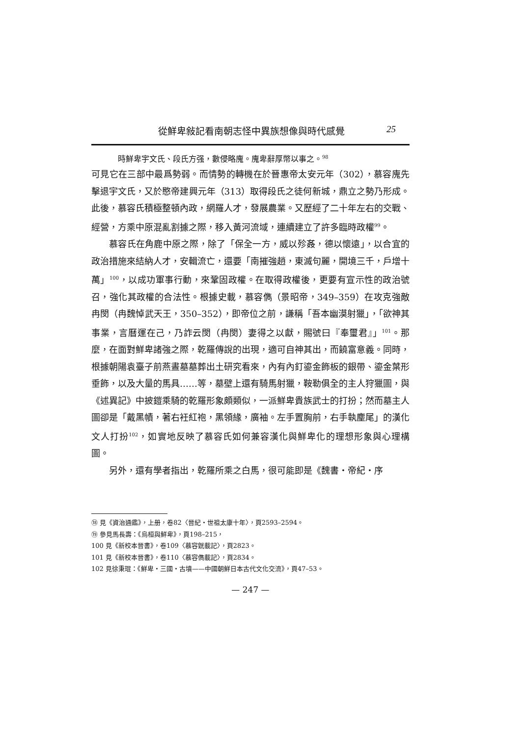從鮮卑敍記看南朝志怪中異族想像與時代感覺 25
時鮮卑宇文氏、段氏方强，數侵略廆。廆卑辭厚幣以事之。<sup>98</sup>
可見它在三部中最爲勢弱。而情勢的轉機在於晉惠帝太安元年（302），慕容廆先擊退宇文氏，又於愍帝建興元年（313）取得段氏之徒何新城，鼎立之勢乃形成。此後，慕容氏積極整頓內政，網羅人才，發展農業。又歷經了二十年左右的交戰、經營，方乘中原混亂割據之際，移入黃河流域，連續建立了許多臨時政權<sup>99</sup>。
慕容氏在角鹿中原之際，除了「保全一方，威以殄姦，德以懷遠」，以合宜的政治措施來結納人才，安輯流亡，還要「南摧強趙，東滅句麗，開境三千，戶增十萬」<sup>100</sup>，以成功軍事行動，來鞏固政權。在取得政權後，更要有宣示性的政治號召，強化其政權的合法性。根據史載，慕容儁（景昭帝，349–359）在攻克強敵冉閔（冉魏悼武天王，350–352），即帝位之前，謙稱「吾本幽漠射獵」，「欲神其事業，言曆運在己，乃詐云閔（冉閔）妻得之以獻，賜號曰『奉璽君』」<sup>101</sup>。那麼，在面對鮮卑諸強之際，乾羅傳說的出現，適可自神其出，而饒富意義。同時，根據朝陽袁臺子前燕晝墓墓葬出土研究看來，內有內釘鎏金飾板的銀帶、鎏金葉形垂飾，以及大量的馬具……等，墓壁上還有騎馬射獵，鞍勒俱全的主人狩獵圖，與《述異記》中披鎧乘騎的乾羅形象頗類似，一派鮮卑貴族武士的打扮；然而墓主人圖卻是「戴黑幘，著右衽紅袍，黑領緣，廣袖。左手置胸前，右手執麈尾」的漢化文人打扮<sup>102</sup>，如實地反映了慕容氏如何兼容漢化與鮮卑化的理想形象與心理構圖。
另外，還有學者指出，乾羅所乘之白馬，很可能即是《魏書・帝紀・序
⑱ 見《資治通鑑》，上册，卷82〈晉紀・世祖太康十年〉，頁2593–2594。
⑲ 參見馬長壽：《烏桓與鮮卑》，頁198–215，
100 見《新校本晉書》，卷109〈慕容皝載記〉，頁2823。
101 見《新校本晉書》，卷110〈慕容儁載記〉，頁2834。
102 見徐秉琨：《鮮卑・三國・古墳——中國朝鮮日本古代文化交流》，頁47–53。
— 247 —